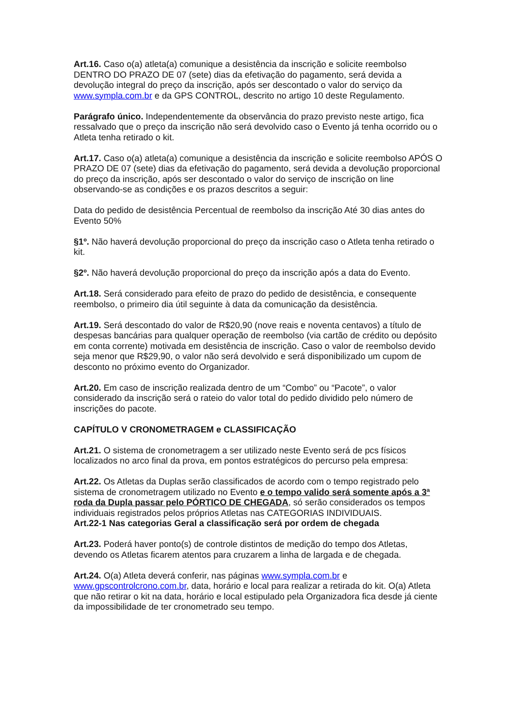Art.16. Caso o(a) atleta(a) comunique a desistência da inscrição e solicite reembolso DENTRO DO PRAZO DE 07 (sete) dias da efetivação do pagamento, será devida a devolução integral do preço da inscrição, após ser descontado o valor do serviço da www.sympla.com.br e da GPS CONTROL, descrito no artigo 10 deste Regulamento.
Parágrafo único. Independentemente da observância do prazo previsto neste artigo, fica ressalvado que o preço da inscrição não será devolvido caso o Evento já tenha ocorrido ou o Atleta tenha retirado o kit.
Art.17. Caso o(a) atleta(a) comunique a desistência da inscrição e solicite reembolso APÓS O PRAZO DE 07 (sete) dias da efetivação do pagamento, será devida a devolução proporcional do preço da inscrição, após ser descontado o valor do serviço de inscrição on line observando-se as condições e os prazos descritos a seguir:
Data do pedido de desistência Percentual de reembolso da inscrição Até 30 dias antes do Evento 50%
§1º. Não haverá devolução proporcional do preço da inscrição caso o Atleta tenha retirado o kit.
§2º. Não haverá devolução proporcional do preço da inscrição após a data do Evento.
Art.18. Será considerado para efeito de prazo do pedido de desistência, e consequente reembolso, o primeiro dia útil seguinte à data da comunicação da desistência.
Art.19. Será descontado do valor de R$20,90 (nove reais e noventa centavos) a título de despesas bancárias para qualquer operação de reembolso (via cartão de crédito ou depósito em conta corrente) motivada em desistência de inscrição. Caso o valor de reembolso devido seja menor que R$29,90, o valor não será devolvido e será disponibilizado um cupom de desconto no próximo evento do Organizador.
Art.20. Em caso de inscrição realizada dentro de um “Combo” ou “Pacote”, o valor considerado da inscrição será o rateio do valor total do pedido dividido pelo número de inscrições do pacote.
CAPÍTULO V CRONOMETRAGEM e CLASSIFICAÇÃO
Art.21. O sistema de cronometragem a ser utilizado neste Evento será de pcs físicos localizados no arco final da prova, em pontos estratégicos do percurso pela empresa:
Art.22. Os Atletas da Duplas serão classificados de acordo com o tempo registrado pelo sistema de cronometragem utilizado no Evento e o tempo valido será somente após a 3ª roda da Dupla passar pelo PÓRTICO DE CHEGADA, só serão considerados os tempos individuais registrados pelos próprios Atletas nas CATEGORIAS INDIVIDUAIS.
Art.22-1 Nas categorias Geral a classificação será por ordem de chegada
Art.23. Poderá haver ponto(s) de controle distintos de medição do tempo dos Atletas, devendo os Atletas ficarem atentos para cruzarem a linha de largada e de chegada.
Art.24. O(a) Atleta deverá conferir, nas páginas www.sympla.com.br e www.gpscontrolcrono.com.br, data, horário e local para realizar a retirada do kit. O(a) Atleta que não retirar o kit na data, horário e local estipulado pela Organizadora fica desde já ciente da impossibilidade de ter cronometrado seu tempo.